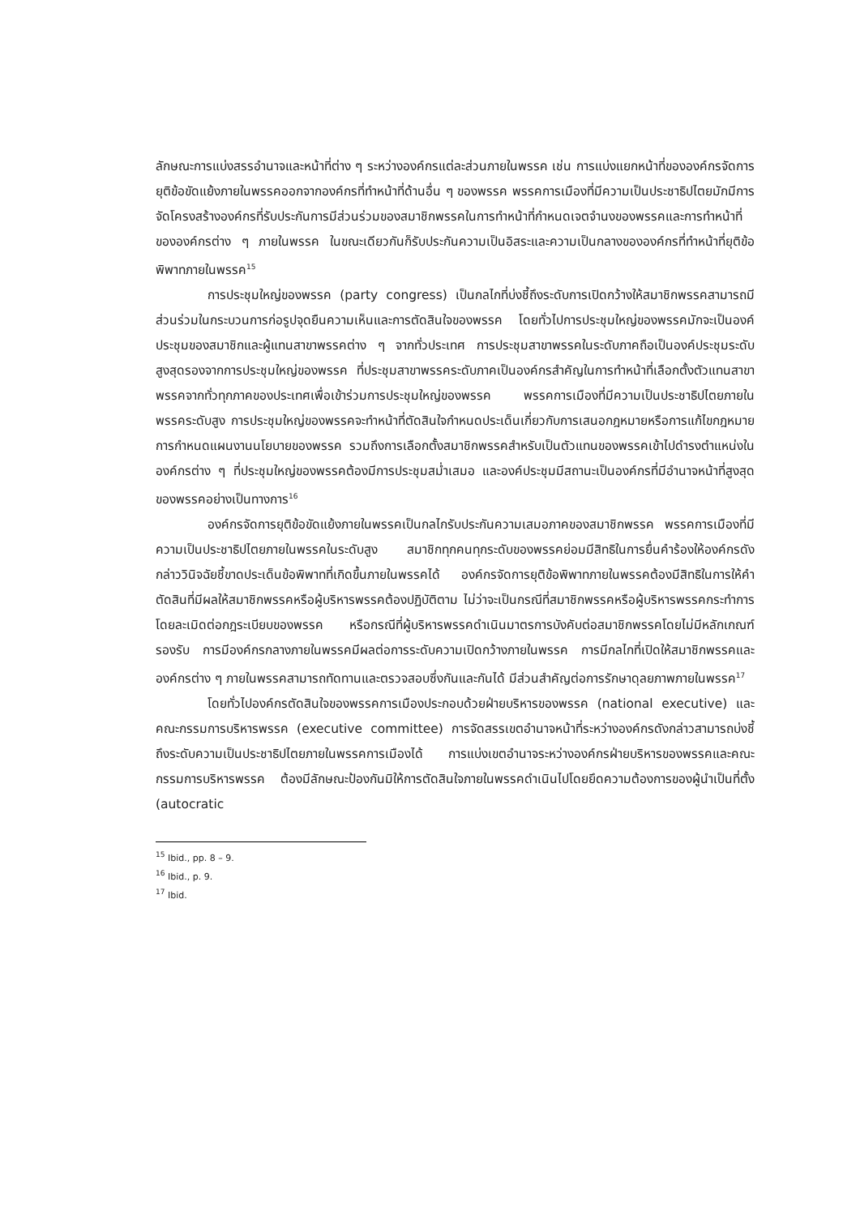ลักษณะการแบ่งสรรอำนาจและหน้าที่ต่าง ๆ ระหว่างองค์กรแต่ละส่วนภายในพรรค เช่น การแบ่งแยกหน้าที่ขององค์กรจัดการยุติข้อขัดแย้งภายในพรรคออกจากองค์กรที่ทำหน้าที่ด้านอื่น ๆ ของพรรค พรรคการเมืองที่มีความเป็นประชาธิปไตยมักมีการจัดโครงสร้างองค์กรที่รับประกันการมีส่วนร่วมของสมาชิกพรรคในการทำหน้าที่กำหนดเจตจำนงของพรรคและการทำหน้าที่ขององค์กรต่าง ๆ ภายในพรรค ในขณะเดียวกันก็รับประกันความเป็นอิสระและความเป็นกลางขององค์กรที่ทำหน้าที่ยุติข้อพิพาทภายในพรรค<sup>15</sup>
การประชุมใหญ่ของพรรค (party congress) เป็นกลไกที่บ่งชี้ถึงระดับการเปิดกว้างให้สมาชิกพรรคสามารถมีส่วนร่วมในกระบวนการก่อรูปจุดยืนความเห็นและการตัดสินใจของพรรค โดยทั่วไปการประชุมใหญ่ของพรรคมักจะเป็นองค์ประชุมของสมาชิกและผู้แทนสาขาพรรคต่าง ๆ จากทั่วประเทศ การประชุมสาขาพรรคในระดับภาคถือเป็นองค์ประชุมระดับสูงสุดรองจากการประชุมใหญ่ของพรรค ที่ประชุมสาขาพรรคระดับภาคเป็นองค์กรสำคัญในการทำหน้าที่เลือกตั้งตัวแทนสาขาพรรคจากทั่วทุกภาคของประเทศเพื่อเข้าร่วมการประชุมใหญ่ของพรรค พรรคการเมืองที่มีความเป็นประชาธิปไตยภายในพรรคระดับสูง การประชุมใหญ่ของพรรคจะทำหน้าที่ตัดสินใจกำหนดประเด็นเกี่ยวกับการเสนอกฎหมายหรือการแก้ไขกฎหมาย การกำหนดแผนงานนโยบายของพรรค รวมถึงการเลือกตั้งสมาชิกพรรคสำหรับเป็นตัวแทนของพรรคเข้าไปดำรงตำแหน่งในองค์กรต่าง ๆ ที่ประชุมใหญ่ของพรรคต้องมีการประชุมสม่ำเสมอ และองค์ประชุมมีสถานะเป็นองค์กรที่มีอำนาจหน้าที่สูงสุดของพรรคอย่างเป็นทางการ<sup>16</sup>
องค์กรจัดการยุติข้อขัดแย้งภายในพรรคเป็นกลไกรับประกันความเสมอภาคของสมาชิกพรรค พรรคการเมืองที่มีความเป็นประชาธิปไตยภายในพรรคในระดับสูง สมาชิกทุกคนทุกระดับของพรรคย่อมมีสิทธิในการยื่นคำร้องให้องค์กรดังกล่าววินิจฉัยชี้ขาดประเด็นข้อพิพาทที่เกิดขึ้นภายในพรรคได้ องค์กรจัดการยุติข้อพิพาทภายในพรรคต้องมีสิทธิในการให้คำตัดสินที่มีผลให้สมาชิกพรรคหรือผู้บริหารพรรคต้องปฏิบัติตาม ไม่ว่าจะเป็นกรณีที่สมาชิกพรรคหรือผู้บริหารพรรคกระทำการโดยละเมิดต่อกฎระเบียบของพรรค หรือกรณีที่ผู้บริหารพรรคดำเนินมาตรการบังคับต่อสมาชิกพรรคโดยไม่มีหลักเกณฑ์รองรับ การมีองค์กรกลางภายในพรรคมีผลต่อการระดับความเปิดกว้างภายในพรรค การมีกลไกที่เปิดให้สมาชิกพรรคและองค์กรต่าง ๆ ภายในพรรคสามารถทัดทานและตรวจสอบซึ่งกันและกันได้ มีส่วนสำคัญต่อการรักษาดุลยภาพภายในพรรค<sup>17</sup>
โดยทั่วไปองค์กรตัดสินใจของพรรคการเมืองประกอบด้วยฝ่ายบริหารของพรรค (national executive) และคณะกรรมการบริหารพรรค (executive committee) การจัดสรรเขตอำนาจหน้าที่ระหว่างองค์กรดังกล่าวสามารถบ่งชี้ถึงระดับความเป็นประชาธิปไตยภายในพรรคการเมืองได้ การแบ่งเขตอำนาจระหว่างองค์กรฝ่ายบริหารของพรรคและคณะกรรมการบริหารพรรค ต้องมีลักษณะป้องกันมิให้การตัดสินใจภายในพรรคดำเนินไปโดยยึดความต้องการของผู้นำเป็นที่ตั้ง (autocratic
<sup>15</sup> Ibid., pp. 8 – 9.
<sup>16</sup> Ibid., p. 9.
<sup>17</sup> Ibid.